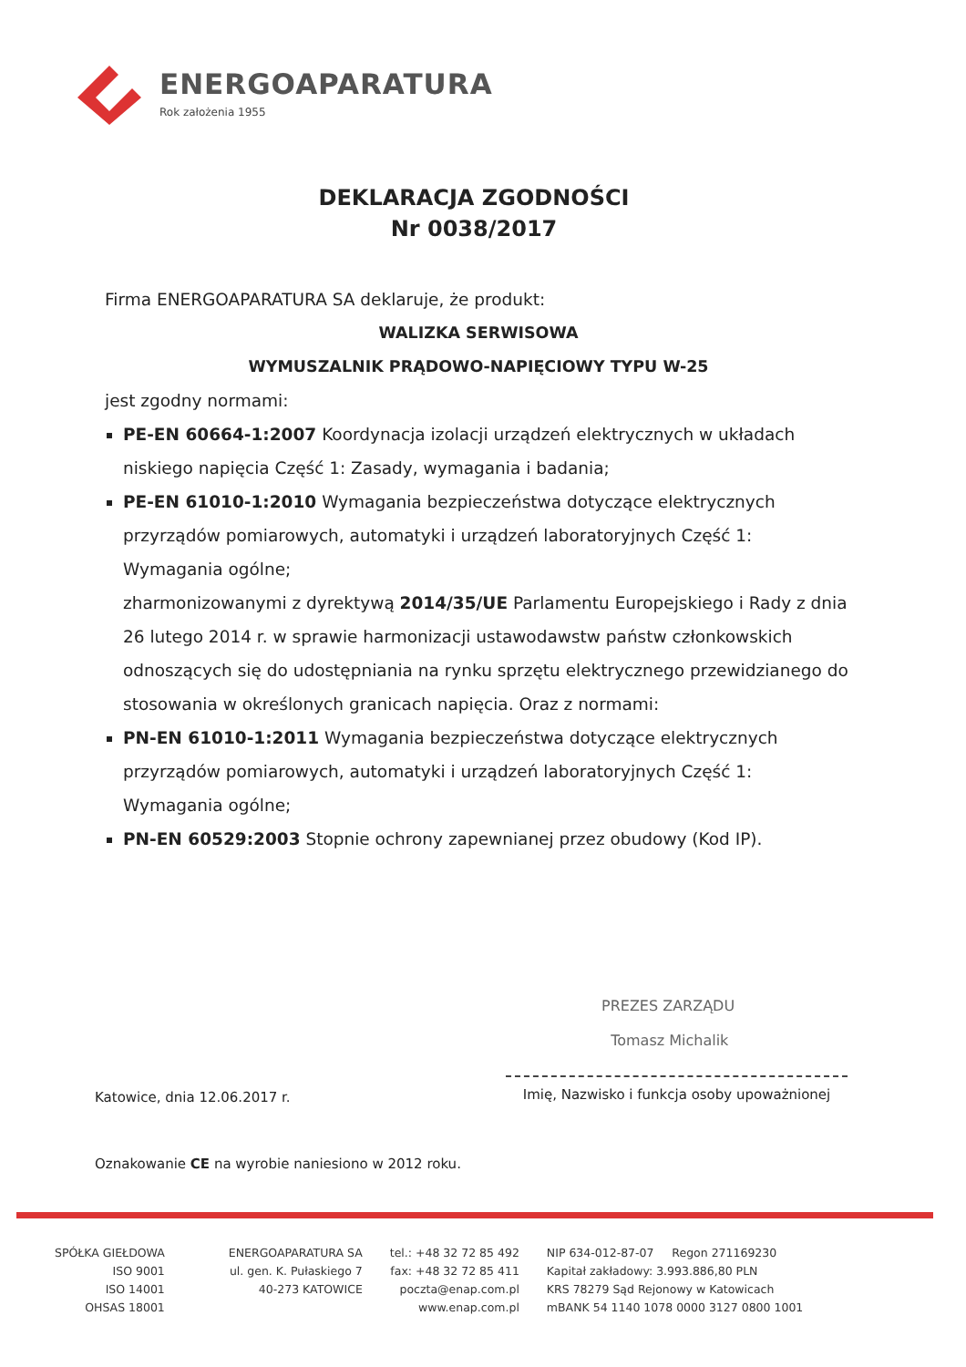ENERGOAPARATURA
Rok założenia 1955
DEKLARACJA ZGODNOŚCI
Nr 0038/2017
Firma ENERGOAPARATURA SA deklaruje, że produkt:
WALIZKA SERWISOWA
WYMUSZALNIK PRĄDOWO-NAPIĘCIOWY TYPU W-25
jest zgodny normami:
PE-EN 60664-1:2007 Koordynacja izolacji urządzeń elektrycznych w układach niskiego napięcia Część 1: Zasady, wymagania i badania;
PE-EN 61010-1:2010 Wymagania bezpieczeństwa dotyczące elektrycznych przyrządów pomiarowych, automatyki i urządzeń laboratoryjnych Część 1: Wymagania ogólne;
zharmonizowanymi z dyrektywą 2014/35/UE Parlamentu Europejskiego i Rady z dnia 26 lutego 2014 r. w sprawie harmonizacji ustawodawstw państw członkowskich odnoszących się do udostępniania na rynku sprzętu elektrycznego przewidzianego do stosowania w określonych granicach napięcia. Oraz z normami:
PN-EN 61010-1:2011 Wymagania bezpieczeństwa dotyczące elektrycznych przyrządów pomiarowych, automatyki i urządzeń laboratoryjnych Część 1: Wymagania ogólne;
PN-EN 60529:2003 Stopnie ochrony zapewnianej przez obudowy (Kod IP).
PREZES ZARZĄDU
Tomasz Michalik
Katowice, dnia 12.06.2017 r.
Imię, Nazwisko i funkcja osoby upoważnionej
Oznakowanie CE na wyrobie naniesiono w 2012 roku.
SPÓŁKA GIEŁDOWA
ISO 9001
ISO 14001
OHSAS 18001
ENERGOAPARATURA SA
ul. gen. K. Pułaskiego 7
40-273 KATOWICE
tel.: +48 32 72 85 492
fax: +48 32 72 85 411
poczta@enap.com.pl
www.enap.com.pl
NIP 634-012-87-07 Regon 271169230
Kapitał zakładowy: 3.993.886,80 PLN
KRS 78279 Sąd Rejonowy w Katowicach
mBANK 54 1140 1078 0000 3127 0800 1001